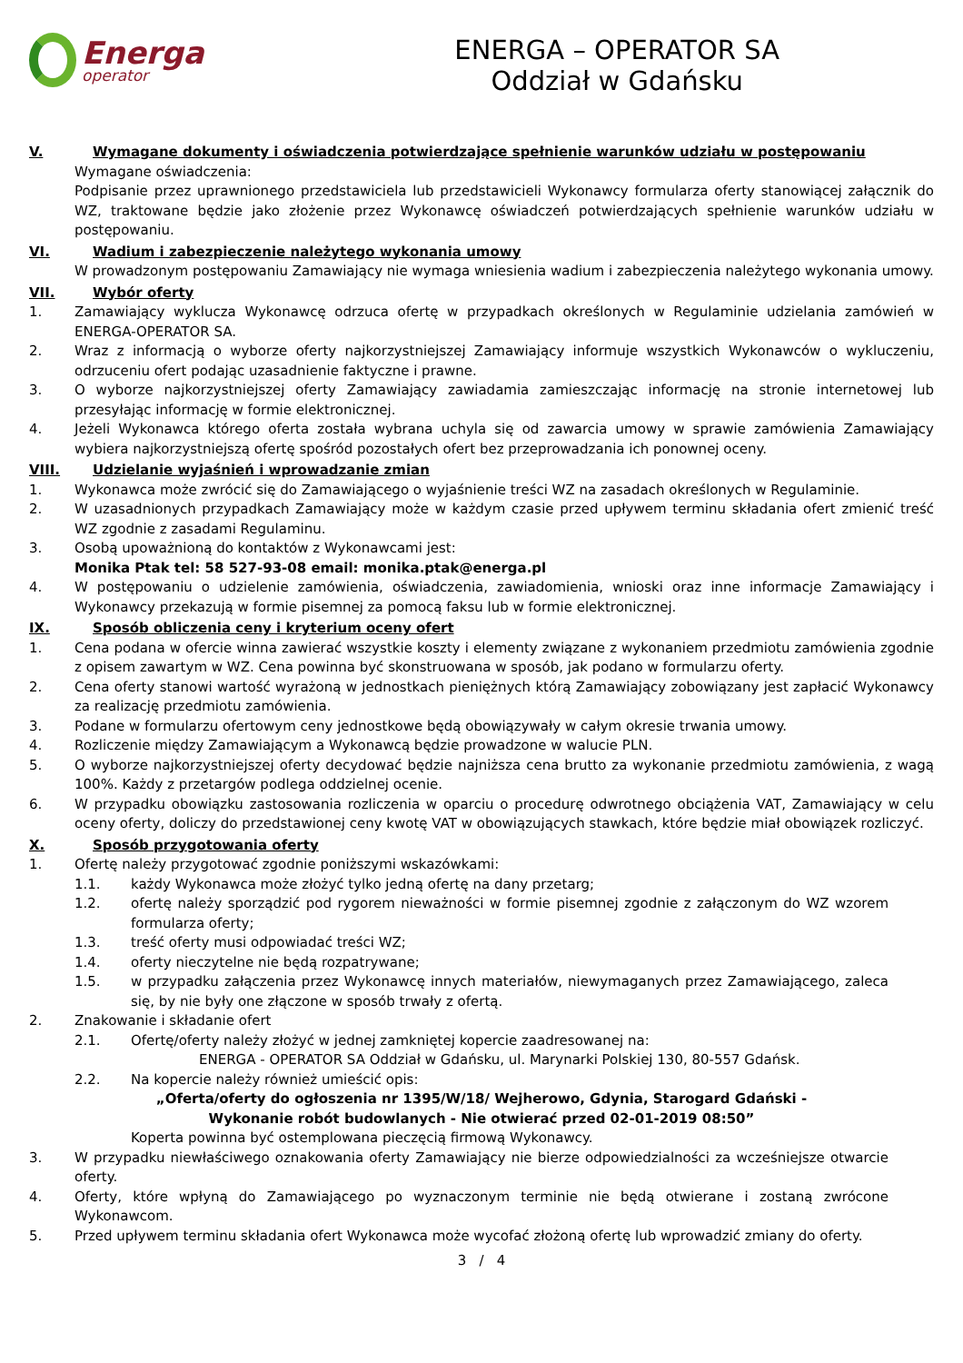Energa
operator
ENERGA – OPERATOR SA
Oddział w Gdańsku
V. Wymagane dokumenty i oświadczenia potwierdzające spełnienie warunków udziału w postępowaniu
Wymagane oświadczenia:
Podpisanie przez uprawnionego przedstawiciela lub przedstawicieli Wykonawcy formularza oferty stanowiącej załącznik do WZ, traktowane będzie jako złożenie przez Wykonawcę oświadczeń potwierdzających spełnienie warunków udziału w postępowaniu.
VI. Wadium i zabezpieczenie należytego wykonania umowy
W prowadzonym postępowaniu Zamawiający nie wymaga wniesienia wadium i zabezpieczenia należytego wykonania umowy.
VII. Wybór oferty
1. Zamawiający wyklucza Wykonawcę odrzuca ofertę w przypadkach określonych w Regulaminie udzielania zamówień w ENERGA-OPERATOR SA.
2. Wraz z informacją o wyborze oferty najkorzystniejszej Zamawiający informuje wszystkich Wykonawców o wykluczeniu, odrzuceniu ofert podając uzasadnienie faktyczne i prawne.
3. O wyborze najkorzystniejszej oferty Zamawiający zawiadamia zamieszczając informację na stronie internetowej lub przesyłając informację w formie elektronicznej.
4. Jeżeli Wykonawca którego oferta została wybrana uchyla się od zawarcia umowy w sprawie zamówienia Zamawiający wybiera najkorzystniejszą ofertę spośród pozostałych ofert bez przeprowadzania ich ponownej oceny.
VIII. Udzielanie wyjaśnień i wprowadzanie zmian
1. Wykonawca może zwrócić się do Zamawiającego o wyjaśnienie treści WZ na zasadach określonych w Regulaminie.
2. W uzasadnionych przypadkach Zamawiający może w każdym czasie przed upływem terminu składania ofert zmienić treść WZ zgodnie z zasadami Regulaminu.
3. Osobą upoważnioną do kontaktów z Wykonawcami jest:
Monika Ptak tel: 58 527-93-08 email: monika.ptak@energa.pl
4. W postępowaniu o udzielenie zamówienia, oświadczenia, zawiadomienia, wnioski oraz inne informacje Zamawiający i Wykonawcy przekazują w formie pisemnej za pomocą faksu lub w formie elektronicznej.
IX. Sposób obliczenia ceny i kryterium oceny ofert
1. Cena podana w ofercie winna zawierać wszystkie koszty i elementy związane z wykonaniem przedmiotu zamówienia zgodnie z opisem zawartym w WZ. Cena powinna być skonstruowana w sposób, jak podano w formularzu oferty.
2. Cena oferty stanowi wartość wyrażoną w jednostkach pieniężnych którą Zamawiający zobowiązany jest zapłacić Wykonawcy za realizację przedmiotu zamówienia.
3. Podane w formularzu ofertowym ceny jednostkowe będą obowiązywały w całym okresie trwania umowy.
4. Rozliczenie między Zamawiającym a Wykonawcą będzie prowadzone w walucie PLN.
5. O wyborze najkorzystniejszej oferty decydować będzie najniższa cena brutto za wykonanie przedmiotu zamówienia, z wagą 100%. Każdy z przetargów podlega oddzielnej ocenie.
6. W przypadku obowiązku zastosowania rozliczenia w oparciu o procedurę odwrotnego obciążenia VAT, Zamawiający w celu oceny oferty, doliczy do przedstawionej ceny kwotę VAT w obowiązujących stawkach, które będzie miał obowiązek rozliczyć.
X. Sposób przygotowania oferty
1. Ofertę należy przygotować zgodnie poniższymi wskazówkami:
1.1. każdy Wykonawca może złożyć tylko jedną ofertę na dany przetarg;
1.2. ofertę należy sporządzić pod rygorem nieważności w formie pisemnej zgodnie z załączonym do WZ wzorem formularza oferty;
1.3. treść oferty musi odpowiadać treści WZ;
1.4. oferty nieczytelne nie będą rozpatrywane;
1.5. w przypadku załączenia przez Wykonawcę innych materiałów, niewymaganych przez Zamawiającego, zaleca się, by nie były one złączone w sposób trwały z ofertą.
2. Znakowanie i składanie ofert
2.1. Ofertę/oferty należy złożyć w jednej zamkniętej kopercie zaadresowanej na:
ENERGA - OPERATOR SA Oddział w Gdańsku, ul. Marynarki Polskiej 130, 80-557 Gdańsk.
2.2. Na kopercie należy również umieścić opis:
„Oferta/oferty do ogłoszenia nr 1395/W/18/ Wejherowo, Gdynia, Starogard Gdański -
Wykonanie robót budowlanych - Nie otwierać przed 02-01-2019 08:50”
Koperta powinna być ostemplowana pieczęcią firmową Wykonawcy.
3. W przypadku niewłaściwego oznakowania oferty Zamawiający nie bierze odpowiedzialności za wcześniejsze otwarcie oferty.
4. Oferty, które wpłyną do Zamawiającego po wyznaczonym terminie nie będą otwierane i zostaną zwrócone Wykonawcom.
5. Przed upływem terminu składania ofert Wykonawca może wycofać złożoną ofertę lub wprowadzić zmiany do oferty.
3 / 4